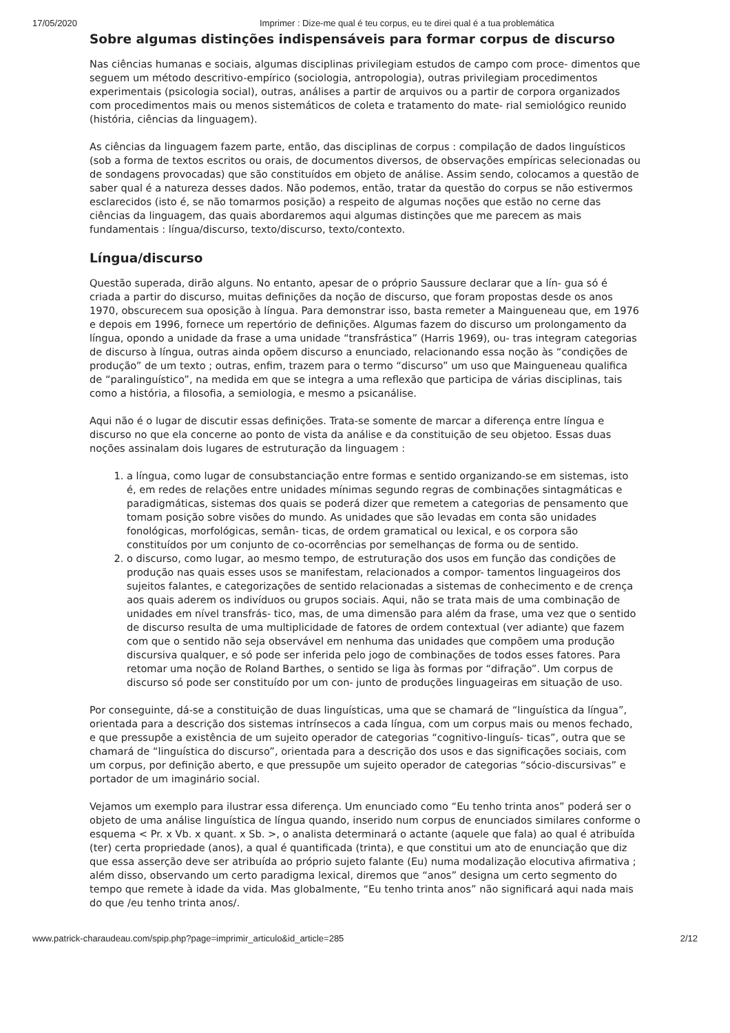17/05/2020 Imprimer : Dize-me qual é teu corpus, eu te direi qual é a tua problemática
Sobre algumas distinções indispensáveis para formar corpus de discurso
Nas ciências humanas e sociais, algumas disciplinas privilegiam estudos de campo com proce- dimentos que seguem um método descritivo-empírico (sociologia, antropologia), outras privilegiam procedimentos experimentais (psicologia social), outras, análises a partir de arquivos ou a partir de corpora organizados com procedimentos mais ou menos sistemáticos de coleta e tratamento do mate- rial semiológico reunido (história, ciências da linguagem).
As ciências da linguagem fazem parte, então, das disciplinas de corpus : compilação de dados linguísticos (sob a forma de textos escritos ou orais, de documentos diversos, de observações empíricas selecionadas ou de sondagens provocadas) que são constituídos em objeto de análise. Assim sendo, colocamos a questão de saber qual é a natureza desses dados. Não podemos, então, tratar da questão do corpus se não estivermos esclarecidos (isto é, se não tomarmos posição) a respeito de algumas noções que estão no cerne das ciências da linguagem, das quais abordaremos aqui algumas distinções que me parecem as mais fundamentais : língua/discurso, texto/discurso, texto/contexto.
Língua/discurso
Questão superada, dirão alguns. No entanto, apesar de o próprio Saussure declarar que a lín- gua só é criada a partir do discurso, muitas definições da noção de discurso, que foram propostas desde os anos 1970, obscurecem sua oposição à língua. Para demonstrar isso, basta remeter a Maingueneau que, em 1976 e depois em 1996, fornece um repertório de definições. Algumas fazem do discurso um prolongamento da língua, opondo a unidade da frase a uma unidade “transfrástica” (Harris 1969), ou- tras integram categorias de discurso à língua, outras ainda opõem discurso a enunciado, relacionando essa noção às “condições de produção” de um texto ; outras, enfim, trazem para o termo “discurso” um uso que Maingueneau qualifica de “paralinguístico”, na medida em que se integra a uma reflexão que participa de várias disciplinas, tais como a história, a filosofia, a semiologia, e mesmo a psicanálise.
Aqui não é o lugar de discutir essas definições. Trata-se somente de marcar a diferença entre língua e discurso no que ela concerne ao ponto de vista da análise e da constituição de seu objetoo. Essas duas noções assinalam dois lugares de estruturação da linguagem :
1. a língua, como lugar de consubstanciação entre formas e sentido organizando-se em sistemas, isto é, em redes de relações entre unidades mínimas segundo regras de combinações sintagmáticas e paradigmáticas, sistemas dos quais se poderá dizer que remetem a categorias de pensamento que tomam posição sobre visões do mundo. As unidades que são levadas em conta são unidades fonológicas, morfológicas, semân- ticas, de ordem gramatical ou lexical, e os corpora são constituídos por um conjunto de co-ocorrências por semelhanças de forma ou de sentido.
2. o discurso, como lugar, ao mesmo tempo, de estruturação dos usos em função das condições de produção nas quais esses usos se manifestam, relacionados a compor- tamentos linguageiros dos sujeitos falantes, e categorizações de sentido relacionadas a sistemas de conhecimento e de crença aos quais aderem os indivíduos ou grupos sociais. Aqui, não se trata mais de uma combinação de unidades em nível transfrás- tico, mas, de uma dimensão para além da frase, uma vez que o sentido de discurso resulta de uma multiplicidade de fatores de ordem contextual (ver adiante) que fazem com que o sentido não seja observável em nenhuma das unidades que compõem uma produção discursiva qualquer, e só pode ser inferida pelo jogo de combinações de todos esses fatores. Para retomar uma noção de Roland Barthes, o sentido se liga às formas por “difração”. Um corpus de discurso só pode ser constituído por um con- junto de produções linguageiras em situação de uso.
Por conseguinte, dá-se a constituição de duas linguísticas, uma que se chamará de “linguística da língua”, orientada para a descrição dos sistemas intrínsecos a cada língua, com um corpus mais ou menos fechado, e que pressupõe a existência de um sujeito operador de categorias “cognitivo-linguís- ticas”, outra que se chamará de “linguística do discurso”, orientada para a descrição dos usos e das significações sociais, com um corpus, por definição aberto, e que pressupõe um sujeito operador de categorias “sócio-discursivas” e portador de um imaginário social.
Vejamos um exemplo para ilustrar essa diferença. Um enunciado como “Eu tenho trinta anos” poderá ser o objeto de uma análise linguística de língua quando, inserido num corpus de enunciados similares conforme o esquema < Pr. x Vb. x quant. x Sb. >, o analista determinará o actante (aquele que fala) ao qual é atribuída (ter) certa propriedade (anos), a qual é quantificada (trinta), e que constitui um ato de enunciação que diz que essa asserção deve ser atribuída ao próprio sujeto falante (Eu) numa modalização elocutiva afirmativa ; além disso, observando um certo paradigma lexical, diremos que “anos” designa um certo segmento do tempo que remete à idade da vida. Mas globalmente, “Eu tenho trinta anos” não significará aqui nada mais do que /eu tenho trinta anos/.
www.patrick-charaudeau.com/spip.php?page=imprimir_articulo&id_article=285 2/12